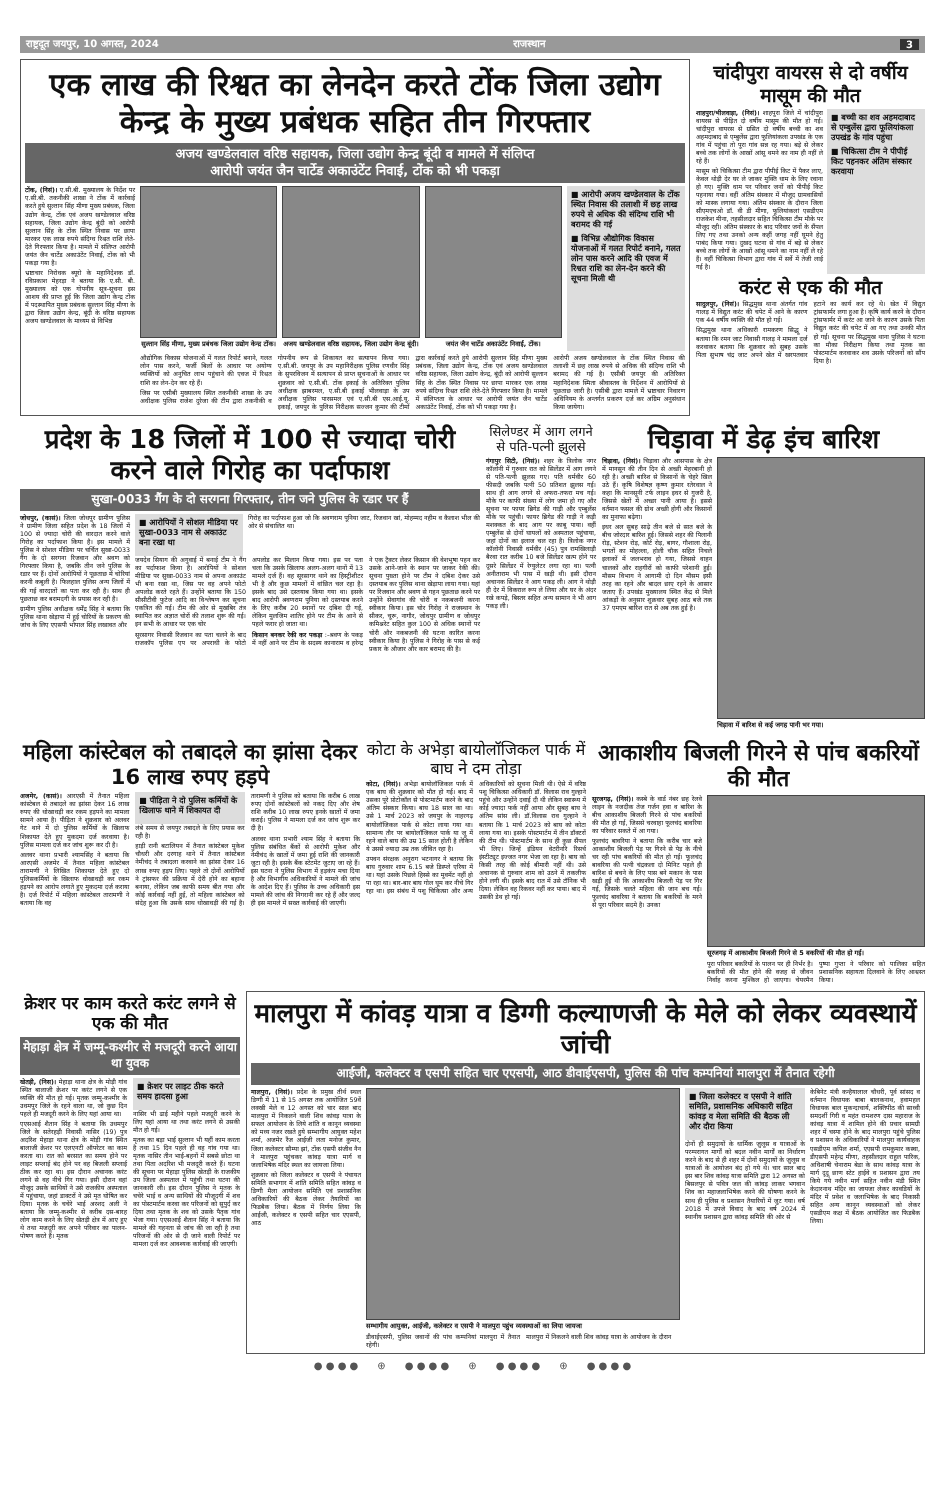राष्ट्रदूत जयपुर, 10 अगस्त, 2024 राजस्थान 3
एक लाख की रिश्वत का लेनदेन करते टोंक जिला उद्योग केन्द्र के मुख्य प्रबंधक सहित तीन गिरफ्तार
अजय खण्डेलवाल वरिष्ठ सहायक, जिला उद्योग केन्द्र बूंदी व मामले में संलिप्त
आरोपी जयंत जैन चार्टेड अकाउंटेंट निवाई, टोंक को भी पकड़ा
टोंक, (निसं)। ए.सी.बी. मुख्यालय के निर्देश पर ए.सी.बी. तकनीकी शाखा ने टोंक में कार्रवाई करते हुये सुल्तान सिंह मीणा मुख्य प्रबंधक, जिला उद्योग केन्द्र, टोंक एवं अजय खण्डेलवाल वरिष्ठ सहायक, जिला उद्योग केन्द्र बूंदी को आरोपी सुल्तान सिंह के टोंक स्थित निवास पर छापा मारकर एक लाख रुपये संदिग्ध रिश्वत राशि लेते-देते गिरफ्तार किया है। मामले में संलिप्त आरोपी जयंत जैन चार्टेड अकाउंटेंट निवाई, टोंक को भी पकड़ा गया है।
भ्रष्टाचार निरोधक ब्यूरो के महानिदेशक डॉ. रविप्रकाश मेहरड़ा ने बताया कि ए.सी. बी. मुख्यालय को एक गोपनीय सूत्र-सूचना इस आशय की प्राप्त हुई कि जिला उद्योग केन्द्र टोंक में पदस्थापित मुख्य प्रबंधक सुल्तान सिंह मीणा के द्वारा जिला उद्योग केन्द्र, बूंदी के वरिष्ठ सहायक अजय खण्डेलवाल के माध्यम से विभिन्न
सुल्तान सिंह मीणा, मुख्य प्रबंधक जिला उद्योग केन्द्र टोंक।
अजय खण्डेलवाल वरिष्ठ सहायक, जिला उद्योग केन्द्र बूंदी।
जयंत जैन चार्टेड अकाउंटेंट निवाई, टोंक।
■ आरोपी अजय खण्डेलवाल के टोंक स्थित निवास की तलाशी में छह लाख रुपये से अधिक की संदिग्ध राशि भी बरामद की गई
■ विभिन्न औद्योगिक विकास योजनाओं में गलत रिपोर्ट बनाने, गलत लोन पास करने आदि की एवज में रिश्वत राशि का लेन-देन करने की सूचना मिली थी
औद्योगिक विकास योजनाओं में गलत रिपोर्ट बनाने, गलत लोन पास करने, फर्जी बिलों के आधार पर अयोग्य व्यक्तियों को अनुचित लाभ पहुंचाने की एवज में रिश्वत राशि का लेन-देन कर रहे हैं।
जिस पर एसीबी मुख्यालय स्थित तकनीकी शाखा के उप अधीक्षक पुलिस राजेश दुरेजा की टीम द्वारा तकनीकी व गोपनीय रूप से शिकायत का सत्यापन किया गया। ए.सी.बी. जयपुर के उप महानिरीक्षक पुलिस रणधीर सिंह के सुपरविजन में सत्यापन से प्राप्त सूचनाओं के आधार पर शुक्रवार को ए.सी.बी. टोंक इकाई के अतिरिक्त पुलिस अधीक्षक झाबरमल, ए.सी.बी इकाई भीलवाड़ा के उप अधीक्षक पुलिस पारसमल एवं ए.सी.बी एस.आई.यू. इकाई, जयपुर के पुलिस निरीक्षक सज्जन कुमार की टीमों द्वारा कार्रवाई करते हुये आरोपी सुल्तान सिंह मीणा मुख्य प्रबंधक, जिला उद्योग केन्द्र, टोंक एवं अजय खण्डेलवाल वरिष्ठ सहायक, जिला उद्योग केन्द्र, बूंदी को आरोपी सुल्तान सिंह के टोंक स्थित निवास पर छापा मारकर एक लाख रुपये संदिग्ध रिश्वत राशि लेते-देते गिरफ्तार किया है। मामले में संलिप्तता के आधार पर आरोपी जयंत जैन चार्टेड अकाउंटेंट निवाई, टोंक को भी पकड़ा गया है।
आरोपी अजय खण्डेलवाल के टोंक स्थित निवास की तलाशी में छह लाख रुपये से अधिक की संदिग्ध राशि भी बरामद की गई है। एसीबी जयपुर की अतिरिक्त महानिदेशक स्मिता श्रीवास्तव के निर्देशन में आरोपियों से पूछताछ जारी है। एसीबी द्वारा मामले में भ्रष्टाचार निवारण अधिनियम के अन्तर्गत प्रकरण दर्ज कर अग्रिम अनुसंधान किया जायेगा।
चांदीपुरा वायरस से दो वर्षीय मासूम की मौत
शाहपुरा/भीलवाड़ा, (निसं)। शाहपुरा जिले में चांदीपुरा वायरस से पीड़ित दो वर्षीय मासूम की मौत हो गई। चांदीपुरा वायरस से ग्रसित दो वर्षीय बच्ची का शव अहमदाबाद से एम्बुलेंस द्वारा फूलियांकला उपखंड के एक गांव में पहुंचा तो पूरा गांव सन्न रह गया। बड़े से लेकर बच्चे तक लोगों के आखों आंसू थमने का नाम ही नहीं ले रहे हैं।
मासूम को चिकित्सा टीम द्वारा पीपीई किट में पैकर लाए, केवल थोड़ी देर घर ले जाकर मुक्ति धाम के लिए रवाना हो गए। मुक्ति धाम पर परिवार जनों को पीपीई किट पहनाया गया। वहीं अंतिम संस्कार में मौजूद ग्रामवासियों को मास्क लगाया गया। अंतिम संस्कार के दौरान जिला सीएमएचओ डॉ. वी डी मीणा, फूलियांकलां एसडीएम राजकेश मीना, तहसीलदार सहित चिकित्सा टीम मौके पर मौजूद रही। अंतिम संस्कार के बाद परिवार जनों के सैंपल लिए गए तथा उनको अन्य कहीं जगह नहीं घूमने हेतु पाबंद किया गया। दुखद घटना से गांव में बड़े से लेकर बच्चे तक लोगों के आखों आंसू थमने का नाम नहीं ले रहे हैं। वहीं चिकित्सा विभाग द्वारा गांव में सर्वे में तेजी लाई गई है।
■ बच्ची का शव अहमदाबाद से एम्बुलेंस द्वारा फूलियांकला उपखंड के गांव पहुंचा
■ चिकित्सा टीम ने पीपीई किट पहनकर अंतिम संस्कार करवाया
करंट से एक की मौत
सादुलपुर, (निसं)। सिद्धमुख थाना अंतर्गत गांव गालड़ में विद्युत करंट की चपेट में आने के कारण एक 44 वर्षीय व्यक्ति की मौत हो गई।
सिद्धमुख थाना अधिकारी रामकरण सिद्धू ने बताया कि रमन जाट निवासी गालड़ ने मामला दर्ज करवाकर बताया कि शुक्रवार को सुबह उसके पिता सुभाष चंद्र जाट अपने खेत में खरपतवार हटाने का कार्य कर रहे थे। खेत में विद्युत ट्रांसफार्मर लगा हुआ है। कृषि कार्य करने के दौरान ट्रांसफार्मर में करंट आ जाने के कारण उसके पिता विद्युत करंट की चपेट में आ गए तथा उनकी मौत हो गई। सूचना पर सिद्धमुख थाना पुलिस ने घटना का मौका निरीक्षण किया तथा मृतक का पोस्टमार्टम करवाकर शव उसके परिजनों को सौंप दिया है।
प्रदेश के 18 जिलों में 100 से ज्यादा चोरी करने वाले गिरोह का पर्दाफाश
सुखा-0033 गैंग के दो सरगना गिरफ्तार, तीन जने पुलिस के रडार पर हैं
जोधपुर, (कासं)। जिला जोधपुर ग्रामीण पुलिस ने ग्रामीण जिला सहित प्रदेश के 18 जिलों में 100 से ज्यादा चोरी की वारदात करने वाले गिरोह का पर्दाफाश किया है। इस मामले में पुलिस ने सोशल मीडिया पर चर्चित सुखा-0033 गैंग के दो सरगना रिजवान और श्रवण को गिरफ्तार किया है, जबकि तीन जने पुलिस के रडार पर हैं। दोनों आरोपियों ने पूछताछ में चोरियां करनी कबूली है। फिलहाल पुलिस अन्य जिलों में की गई वारदातों का पता कर रही है। साथ ही पूछताछ कर बरामदगी के प्रयास कर रही है।
ग्रामीण पुलिस अधीक्षक धर्मेंद्र सिंह ने बताया कि पुलिस थाना खेड़ापा में हुई चोरियों के प्रकरण की जांच के लिए एएसपी भोपाल सिंह लखावत और
■ आरोपियों ने सोशल मीडिया पर सुखा-0033 नाम से अकाउंट बना रखा था
गिरोह का पर्दाफाश हुआ जो कि श्रवणराम पूनिया जाट, रिजवान खां, मोहम्मद नहीम व कैलाश भील की ओर से संचालित था।
जयदेव सियाग की अगुवाई में बनाई टीम ने गैंग का पर्दाफाश किया है। आरोपियों ने सोशल मीडिया पर सुखा-0033 नाम से अपना अकाउंट भी बना रखा था, जिस पर वह अपने फोटो अपलोड करते रहते हैं। उन्होंने बताया कि 150 सीसीटीवी फुटेज आदि का विश्लेषण कर सूचना एकत्रित की गई। टीम की ओर से मुखबिर तंत्र स्थापित कर अज्ञात चोरों की तलाश शुरू की गई। इन सभी के आधार पर एक चोर
सूरसागर निवासी रिजवान का पता चलने के बाद राजकॉप पुलिस एप पर अपराधी के फोटो अपलोड कर मिलान किया गया। इस पर पता चला कि उसके खिलाफ अलग-अलग थानों में 13 मामले दर्ज हैं। वह सूरसागर थाने का हिस्ट्रीशीटर भी है और कुछ मामलों में वांछित चल रहा है। इसके बाद उसे दस्तयाब किया गया था। इसके बाद आरोपी श्रवणराम पूनिया को दस्तयाब करने के लिए करीब 20 स्थानों पर दबिश दी गई, लेकिन मुलजिम शातिर होने पर टीम के आने से पहले फरार हो जाता था।
किसान बनकर रेकी कर पकड़ा :-श्रवण के पकड़ में नहीं आने पर टीम के सदस्य कानाराम व हरेन्द्र ने एक ट्रैक्टर लेकर किसान की वेशभूषा पहन कर उसके आने-जाने के स्थान पर जाकर रेकी की। सूचना पुख्ता होने पर टीम ने दबिश देकर उसे दस्तयाब कर पुलिस थाना खेड़ापा लाया गया। यहां पर रिजवान और श्रवण से गहन पूछताछ करने पर उन्होंने सेवागांव की चोरी व नकबजनी करना स्वीकार किया। इस चोर गिरोह ने राजस्थान के सीकर, चूरू, नागौर, जोधपुर ग्रामीण व जोधपुर कमिश्नरेट सहित कुल 100 से अधिक स्थानों पर चोरी और नकबजनी की घटना कारित करना स्वीकार किया है। पुलिस ने गिरोह के पास से कई प्रकार के औजार और कार बरामद की है।
सिलेण्डर में आग लगने से पति-पत्नी झुलसे
गंगापुर सिटी, (निसं)। शहर के त्रिलोक नगर कॉलोनी में गुरुवार रात को सिलेंडर में आग लगने से पति-पत्नी झुलस गए। पति धर्मवीर 60 फीसदी जबकि पत्नी 50 प्रतिशत झुलस गई। साथ ही आग लगने से अफरा-तफरा मच गई। मौके पर काफी संख्या में लोग जमा हो गए और सूचना पर फायर ब्रिगेड की गाड़ी और एम्बुलेंस मौके पर पहुंची। फायर ब्रिगेड की गाड़ी ने कड़ी मशक्कत के बाद आग पर काबू पाया। वहीं एम्बुलेंस से दोनों घायलों को अस्पताल पहुंचाया, जहां दोनों का इलाज चल रहा है। त्रिलोक नगर कॉलोनी निवासी धर्मवीर (45) पुत्र रामखिलाड़ी बैरवा रात करीब 10 बजे सिलेंडर खत्म होने पर दूसरे सिलेंडर में रेग्युलेटर लगा रहा था। पत्नी अनीताराम भी पास में खड़ी थी। इसी दौरान अचानक सिलेंडर ने आग पकड़ ली। आग ने थोड़ी ही देर में विकराल रूप ले लिया और घर के अंदर रखे कपड़े, बिस्तर सहित अन्य सामान ने भी आग पकड़ ली।
चिड़ावा में डेढ़ इंच बारिश
चिड़ावा, (निसं)। चिड़ावा और आसपास के क्षेत्र में मानसून की तीन दिन से अच्छी मेहरबानी हो रही है। अच्छी बारिश से किसानों के चेहरे खिल उठे हैं। कृषि विशेषज्ञ कृष्ण कुमार रतेरवाल ने कहा कि मानसूनी टर्फ लाइन इधर से गुजरी है, जिससे खेतों में अच्छा पानी आया है। इससे वर्तमान फसल की ग्रोथ अच्छी होगी और किसानों का मुनाफा बढ़ेगा।
इधर अल सुबह साढ़े तीन बजे से सात बजे के बीच जोरदार बारिश हुई। जिससे शहर की पिलानी रोड़, स्टेशन रोड़, कोर्ट रोड़, बागर, गौशाला रोड़, भगतों का मोहल्ला, होली चौक सहित निचले इलाकों में जलभराव हो गया, जिससे वाहन चालकों और राहगीरों को काफी परेशानी हुई। मौसम विभाग ने आगामी दो दिन मौसम इसी तरह का रहने और बादल छाए रहने के आसार जताए हैं। उपखंड मुख्यालय स्थित केंद्र से मिले आंकड़ों के अनुसार शुक्रवार सुबह आठ बजे तक 37 एमएम बारिश रात से अब तक हुई है।
चिड़ावा में बारिश से कई जगह पानी भर गया।
महिला कांस्टेबल को तबादले का झांसा देकर 16 लाख रुपए हड़पे
अजमेर, (कासं)। आरएसी में तैनात महिला कांस्टेबल से तबादले का झांसा देकर 16 लाख रुपए की धोखाधड़ी कर रकम हड़पने का मामला सामने आया है। पीड़िता ने शुक्रवार को अलवर गेट थाने में दो पुलिस कर्मियों के खिलाफ शिकायत देते हुए मुकदमा दर्ज करवाया है। पुलिस मामला दर्ज कर जांच शुरू कर दी है।
अलवर थाना प्रभारी श्यामसिंह ने बताया कि आरएसी अजमेर में तैनात महिला कांस्टेबल तारामणी ने लिखित शिकायत देते हुए दो पुलिसकर्मियों के खिलाफ धोखाधड़ी कर रकम हड़पने का आरोप लगाते हुए मुकदमा दर्ज कराया है। दर्ज रिपोर्ट में महिला कांस्टेबल तारामणी ने बताया कि वह
■ पीड़िता ने दो पुलिस कर्मियों के खिलाफ थाने में शिकायत दी
लंबे समय से जयपुर तबादले के लिए प्रयास कर रही है।
हाड़ी रानी बटालियन में तैनात कांस्टेबल मुकेश चौधरी और दरगाह थाने में तैनात कांस्टेबल नेमीचंद ने तबादला करवाने का झांसा देकर 16 लाख रुपए हड़प लिए। पहले तो दोनों आरोपियों ने ट्रांसफर की प्रक्रिया में देरी होने का बहाना बनाया, लेकिन जब काफी समय बीत गया और कोई कार्रवाई नहीं हुई, तो महिला कांस्टेबल को संदेह हुआ कि उसके साथ धोखाधड़ी की गई है। तारामणी ने पुलिस को बताया कि करीब 6 लाख रुपए दोनों कांस्टेबलों को नकद दिए और शेष राशि करीब 10 लाख रुपए इनके खातों में जमा कराई। पुलिस ने मामला दर्ज कर जांच शुरू कर दी है।
अलवर थाना प्रभारी श्याम सिंह ने बताया कि पुलिस संबंधित बैंकों से आरोपी मुकेश और नेमीचंद के खातों में जमा हुई राशि की जानकारी जुटा रही है। इसके बैंक स्टेटमेंट जुटाए जा रहे हैं। इस घटना ने पुलिस विभाग में हड़कंप मचा दिया है और विभागीय अधिकारियों ने मामले की जांच के आदेश दिए हैं। पुलिस के उच्च अधिकारी इस मामले की जांच की निगरानी कर रहे हैं और जल्द ही इस मामले में सख्त कार्रवाई की जाएगी।
कोटा के अभेड़ा बायोलॉजिकल पार्क में बाघ ने दम तोड़ा
कोटा, (निसं)। अभेड़ा बायोलॉजिकल पार्क में एक बाघ की शुक्रवार को मौत हो गई। बाद में उसका पूरे प्रोटोकॉल से पोस्टमार्टम करने के बाद अंतिम संस्कार किया। बाघ 18 साल का था। उसे 1 मार्च 2023 को जयपुर के नाहरगढ़ बायोलॉजिकल पार्क से कोटा लाया गया था। सामान्य तौर पर बायोलॉजिकल पार्क या जू में रहने वाले बाघ की उम्र 15 साल होती है लेकिन ये उससे ज्यादा उम्र तक जीवित रहा है।
उपवन संरक्षक अनुराग भटनागर ने बताया कि बाघ गुरुवार शाम 6.15 बजे डिस्प्ले एरिया में था। यहां उसके पिछले हिस्से का मूवमेंट नहीं हो पा रहा था। बार-बार बाघ गोल घूम कर नीचे गिर रहा था। इस संबंध में पशु चिकित्सा और अन्य अधिकारियों को सूचना मिली थी। ऐसे में वरिष्ठ पशु चिकित्सा अधिकारी डॉ. विलास राव गुल्हाने पहुंचे और उन्होंने दवाई दी थी लेकिन स्वास्थ्य में कोई ज्यादा फर्क नहीं आया और सुबह बाघ ने अंतिम सांस ली। डॉ.विलास राव गुल्हाने ने बताया कि 1 मार्च 2023 को बाघ को कोटा लाया गया था। इसके पोस्टमार्टम में तीन डॉक्टरों की टीम थी। पोस्टमार्टम के साथ ही कुछ सैंपल भी लिए। जिन्हें इंडियन वेटरीनरि रिसर्च इंस्टीट्यूट इज्जत नगर भेजा जा रहा है। बाघ को किसी तरह की कोई बीमारी नहीं थी। उसे अचानक से गुरुवार शाम को उठने में तकलीफ होने लगी थी। इसके बाद रात में उसे टॉनिक भी दिया। लेकिन वह रिकवर नहीं कर पाया। बाद में उसकी डेथ हो गई।
आकाशीय बिजली गिरने से पांच बकरियों की मौत
सूरजगढ़, (निसं)। कस्बे के वार्ड नंबर छह रेलवे लाइन के नजदीक तेज गर्जन हवा व बारिश के बीच आकाशीय बिजली गिरने से पांच बकरियों की मौत हो गई, जिससे चरवाहा फूलचंद बावरिया का परिवार सकते में आ गया।
फूलचंद बावरिया ने बताया कि करीब चार बजे आकाशीय बिजली पेड़ पर गिरने से पेड़ के नीचे चर रही पांच बकरियों की मौत हो गई। फूलचंद बावरिया की पत्नी चंद्रकला दो मिनिट पहले ही बारिश से बचने के लिए पास बने मकान के पास खड़ी हुई थी कि आकाशीय बिजली पेड़ पर गिर गई, जिसके चलते महिला की जान बच गई। फूलचंद बावरिया ने बताया कि बकरियों के मरने से पूरा परिवार सदमे है। उनका
सूरजगढ़ में आकाशीय बिजली गिरने से 5 बकरियों की मौत हो गई।
पूरा परिवार बकरियों के पालन पर ही निर्भर है। बकरियों की मौत होने की वजह से जीवन निर्वाह करना मुश्किल हो जाएगा। चेयरमैन पुष्पा गुप्ता ने परिवार को पालिका सहित प्रशासनिक सहायता दिलवाने के लिए आश्वस्त किया।
क्रेशर पर काम करते करंट लगने से एक की मौत
मेहाड़ा क्षेत्र में जम्मू-कश्मीर से मजदूरी करने आया था युवक
खेतड़ी, (निस)। मेहाड़ा थाना क्षेत्र के मोड़ी गांव स्थित बालाजी क्रेशर पर करंट लगने से एक व्यक्ति की मौत हो गई। मृतक जम्मू-कश्मीर के उधमपुर जिले के रहने वाला था, जो कुछ दिन पहले ही मजदूरी करने के लिए यहां आया था।
एएसआई शैतान सिंह ने बताया कि उधमपुर जिले के सतेरहड़ी निवासी नासिर (19) पुत्र अदरिश मेहाड़ा थाना क्षेत्र के मोड़ी गांव स्थित बालाजी क्रेशर पर एलएनटी ऑपरेटर का काम करता था। रात को बरसात का समय होने पर लाइट सप्लाई बंद होने पर वह बिजली सप्लाई ठीक कर रहा था। इस दौरान अचानक करंट लगने से वह नीचे गिर गया। इसी दौरान वहां मौजूद उसके साथियों ने उसे राजकीय अस्पताल में पहुंचाया, जहां डाक्टरों ने उसे मृत घोषित कर दिया। मृतक के चचेरे भाई अरशद अली ने बताया कि जम्मू-कश्मीर से करीब दस-बारह लोग काम करने के लिए खेतड़ी क्षेत्र में आए हुए थे तथा मजदूरी कर अपने परिवार का पालन-पोषण करते हैं। मृतक
■ क्रेशर पर लाइट ठीक करते समय हादसा हुआ
नासिर भी ढाई महीने पहले मजदूरी करने के लिए यहां आया था तथा करंट लगने से उसकी मौत हो गई।
मृतक का बड़ा भाई सुल्तान भी यहीं काम करता है तथा 15 दिन पहले ही वह गांव गया था। मृतक नासिर तीन भाई-बहनों में सबसे छोटा था तथा पिता अदरिश भी मजदूरी करते हैं। घटना की सूचना पर मेहाड़ा पुलिस खेतड़ी के राजकीय उप जिला अस्पताल में पहुंची तथा घटना की जानकारी ली। इस दौरान पुलिस ने मृतक के चचेरे भाई व अन्य साथियों की मौजूदगी में शव का पोस्टमार्टम करवा कर परिजनों को सुपुर्द कर दिया तथा मृतक के शव को उसके पैतृक गांव भेजा गया। एएसआई शैतान सिंह ने बताया कि मामले की गहनता से जांच की जा रही है तथा परिजनों की ओर से दी जाने वाली रिपोर्ट पर मामला दर्ज कर आवश्यक कार्रवाई की जाएगी।
मालपुरा में कांवड़ यात्रा व डिग्गी कल्याणजी के मेले को लेकर व्यवस्थायें जांची
आईजी, कलेक्टर व एसपी सहित चार एएसपी, आठ डीवाईएसपी, पुलिस की पांच कम्पनियां मालपुरा में तैनात रहेगी
मालपुरा, (निसं)। प्रदेश के प्रमुख तीर्थ स्थल डिग्गी में 11 से 15 अगस्त तक आयोजित 59वें लक्खी मेले व 12 अगस्त को चार साल बाद मालपुरा में निकलने वाली शिव कांवड़ यात्रा के सफल आयोजन के लिये शांति व कानून व्यवस्था को मध्य नजर रखते हुये सम्भागीय आयुक्त महेश शर्मा, अजमेर रैंज आईजी लता मनोज कुमार, जिला कलेक्टर सौम्या झां, टोंक एसपी संजीव नैन ने मालपुरा पहुंचकर कांवड़ यात्रा मार्ग व जलाभिषेक मंदिर स्थल का जायजा लिया।
शुक्रवार को जिला कलेक्टर व एसपी ने पंचायत समिति सभागार में शांति समिति सहित कांवड़ व डिग्गी मैला आयोजन समिति एवं प्रशासनिक अधिकारियों की बैठक लेकर तैयारियों का फिडबैक लिया। बैठक में निर्णय लिया कि आईजी, कलेक्टर व एसपी सहित चार एएसपी, आठ
सम्भागीय आयुक्त, आईजी, कलेक्टर व एसपी ने मालपुरा पहुंच व्यवस्थाओं का लिया जायजा
डीवाईएसपी, पुलिस जवानों की पांच कम्पनियां मालपुरा में तैनात रहेगी।
मालपुरा में निकलने वाली शिव कांवड़ यात्रा के आयोजन के दौरान
■ जिला कलेक्टर व एसपी ने शांति समिति, प्रशासनिक अधिकारी सहित कांवड़ व मेला समिति की बैठक ली और दौरा किया
दोनों ही समुदायों के धार्मिक जुलूस व यात्राओं के परम्परागत मार्गों को बदल नवीन मार्गों का निर्धारण करने के बाद से ही शहर में दोनों समुदायों के जुलूस व यात्राओं के आयोजन बंद हो गये थे। चार साल बाद इस बार शिव कांवड़ यात्रा समिति द्वारा 12 अगस्त को बिसलपुर से पवित्र जल की कांवड़ लाकर भगवान शिव का महाजलाभिषेक करने की घोषणा करने के साथ ही पुलिस व प्रशासन तैयारियों में जुट गया। वर्ष 2018 में उपजे विवाद के बाद वर्ष 2024 में स्थानीय प्रशासन द्वारा कांवड़ समिति की ओर से
केबिनेट मंत्री कन्हैयालाल चौधरी, पूर्व सांसद व वर्तमान विधायक बाबा बालकनाथ, हवामहल विधायक बाल मुकन्दाचार्य, शक्तिपीठ की साध्वी समदर्शी गिरी व महंत रामशरण दास महाराज के कांवड़ यात्रा में शामिल होने की प्रचार सामग्री शहर में चस्पा होने के बाद मालपुरा पहुंचे पुलिस व प्रशासन के अधिकारियों ने मालपुरा कार्यवाहक एसडीएम कपिल शर्मा, एएसपी रामकुमार कस्वा, डीएसपी महेन्द्र मीणा, तहसीलदार राहुल पारिक, अधिशाषी चेनाराम बेडा के साथ कांवड़ यात्रा के मार्ग दूदू छाण स्टेट हाईवे व प्रशासन द्वारा तय किये गये नवीन मार्ग सहित नवीन मंडी स्थित केदारनाथ मंदिर का जायजा लेकर कावडियों के मंदिर में प्रवेश व जलाभिषेक के बाद निकासी सहित अन्य कानून व्यवस्थाओं को लेकर एसडीएम कक्ष में बैठक आयोजित कर फिडबैक लिया।
● ● ● ● ⊕ ● ● ● ● ⊕ ● ● ● ● ⊕ ● ● ● ●